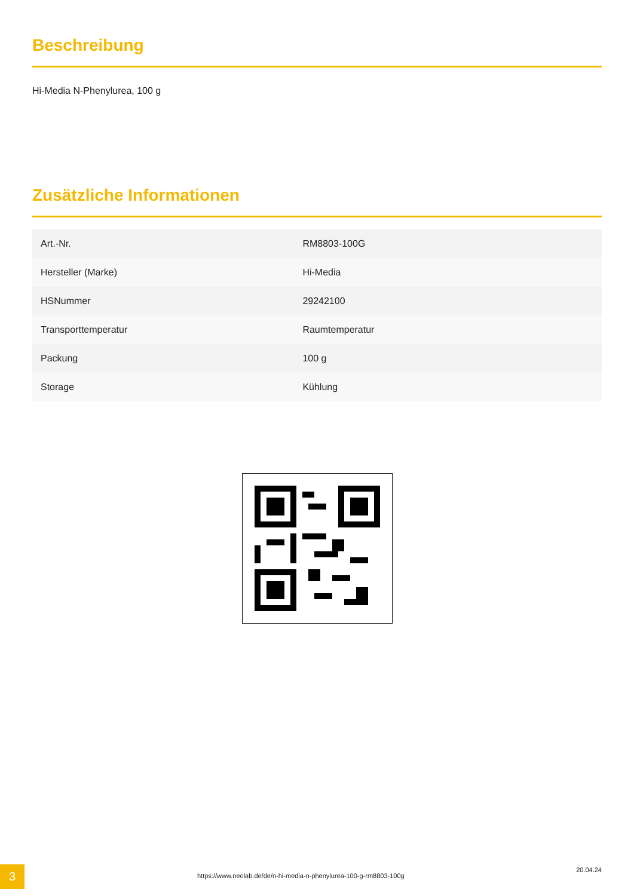Beschreibung
Hi-Media N-Phenylurea, 100 g
Zusätzliche Informationen
| Art.-Nr. | RM8803-100G |
| Hersteller (Marke) | Hi-Media |
| HSNummer | 29242100 |
| Transporttemperatur | Raumtemperatur |
| Packung | 100 g |
| Storage | Kühlung |
3
https://www.neolab.de/de/n-hi-media-n-phenylurea-100-g-rm8803-100g
20.04.24